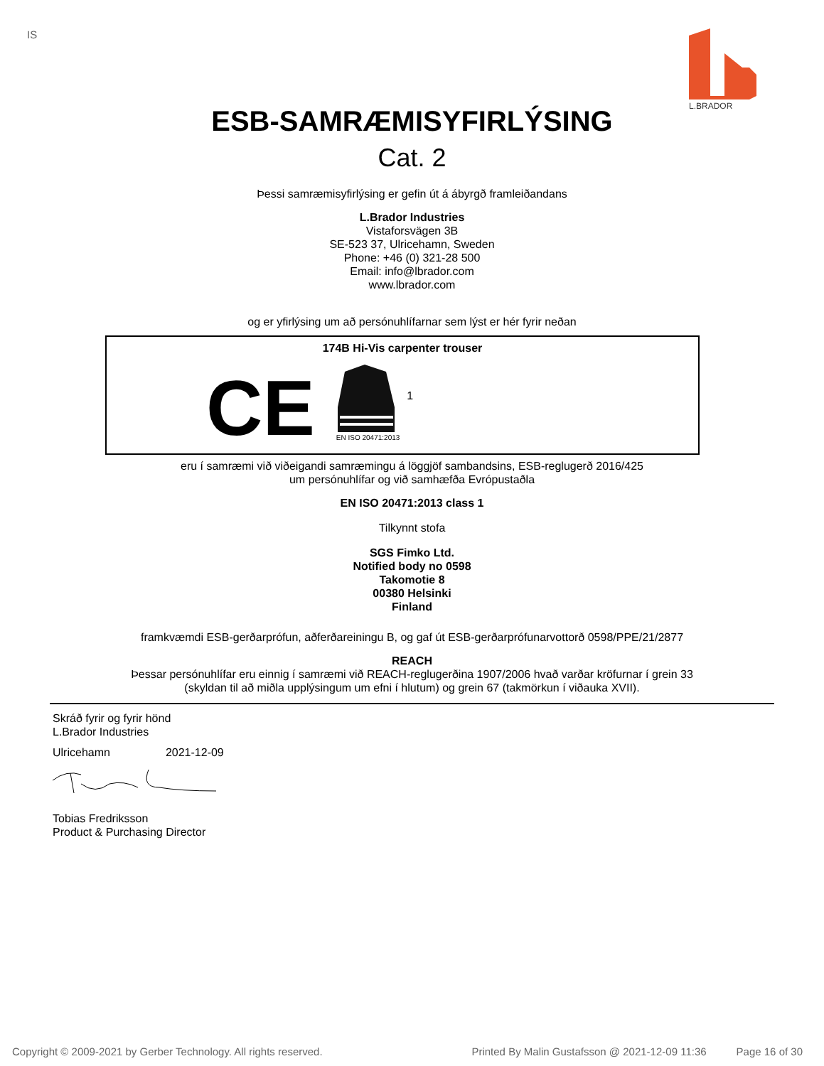IS
L.BRADOR
ESB-SAMRÆMISYFIRLÝSING
Cat. 2
Þessi samræmisyfirlýsing er gefin út á ábyrgð framleiðandans
L.Brador Industries
Vistaforsvägen 3B
SE-523 37, Ulricehamn, Sweden
Phone: +46 (0) 321-28 500
Email: info@lbrador.com
www.lbrador.com
og er yfirlýsing um að persónuhlífarnar sem lýst er hér fyrir neðan
174B Hi-Vis carpenter trouser
CE
EN ISO 20471:2013
1
eru í samræmi við viðeigandi samræmingu á löggjöf sambandsins, ESB-reglugerð 2016/425
um persónuhlífar og við samhæfða Evrópustaðla
EN ISO 20471:2013 class 1
Tilkynnt stofa
SGS Fimko Ltd.
Notified body no 0598
Takomotie 8
00380 Helsinki
Finland
framkvæmdi ESB-gerðarprófun, aðferðareiningu B, og gaf út ESB-gerðarprófunarvottorð 0598/PPE/21/2877
REACH
Þessar persónuhlífar eru einnig í samræmi við REACH-reglugerðina 1907/2006 hvað varðar kröfurnar í grein 33
(skyldan til að miðla upplýsingum um efni í hlutum) og grein 67 (takmörkun í viðauka XVII).
Skráð fyrir og fyrir hönd
L.Brador Industries
Ulricehamn 2021-12-09
Tobias Fredriksson
Product & Purchasing Director
Copyright © 2009-2021 by Gerber Technology. All rights reserved. Printed By Malin Gustafsson @ 2021-12-09 11:36 Page 16 of 30